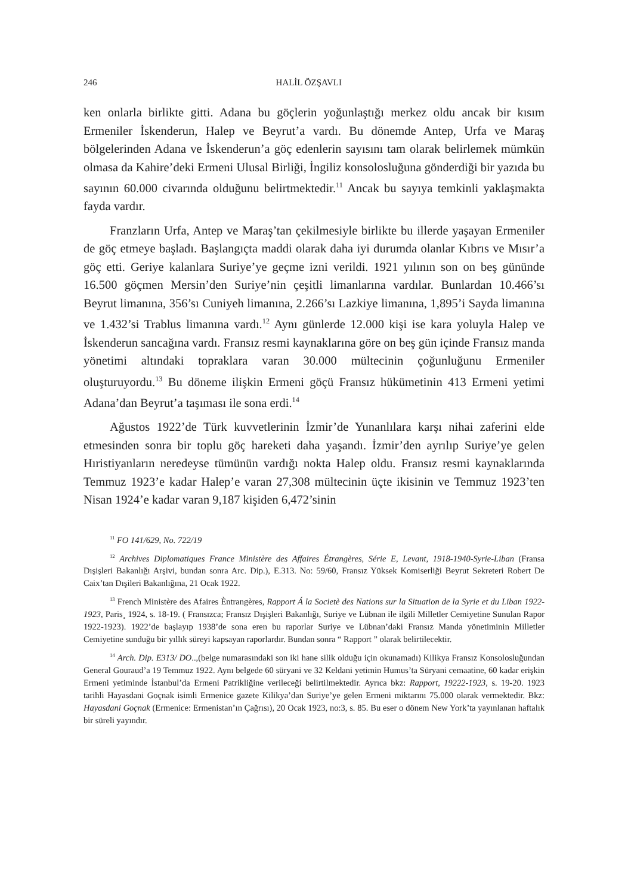246 HALİL ÖZŞAVLI
ken onlarla birlikte gitti. Adana bu göçlerin yoğunlaştığı merkez oldu ancak bir kısım Ermeniler İskenderun, Halep ve Beyrut’a vardı. Bu dönemde Antep, Urfa ve Maraş bölgelerinden Adana ve İskenderun’a göç edenlerin sayısını tam olarak belirlemek mümkün olmasa da Kahire’deki Ermeni Ulusal Birliği, İngiliz konsolosluğuna gönderdiği bir yazıda bu sayının 60.000 civarında olduğunu belirtmektedir.<sup>11</sup> Ancak bu sayıya temkinli yaklaşmakta fayda vardır.
Franzların Urfa, Antep ve Maraş’tan çekilmesiyle birlikte bu illerde yaşayan Ermeniler de göç etmeye başladı. Başlangıçta maddi olarak daha iyi durumda olanlar Kıbrıs ve Mısır’a göç etti. Geriye kalanlara Suriye’ye geçme izni verildi. 1921 yılının son on beş gününde 16.500 göçmen Mersin’den Suriye’nin çeşitli limanlarına vardılar. Bunlardan 10.466’sı Beyrut limanına, 356’sı Cuniyeh limanına, 2.266’sı Lazkiye limanına, 1,895’i Sayda limanına ve 1.432’si Trablus limanına vardı.<sup>12</sup> Aynı günlerde 12.000 kişi ise kara yoluyla Halep ve İskenderun sancağına vardı. Fransız resmi kaynaklarına göre on beş gün içinde Fransız manda yönetimi altındaki topraklara varan 30.000 mültecinin çoğunluğunu Ermeniler oluşturuyordu.<sup>13</sup> Bu döneme ilişkin Ermeni göçü Fransız hükümetinin 413 Ermeni yetimi Adana’dan Beyrut’a taşıması ile sona erdi.<sup>14</sup>
Ağustos 1922’de Türk kuvvetlerinin İzmir’de Yunanlılara karşı nihai zaferini elde etmesinden sonra bir toplu göç hareketi daha yaşandı. İzmir’den ayrılıp Suriye’ye gelen Hıristiyanların neredeyse tümünün vardığı nokta Halep oldu. Fransız resmi kaynaklarında Temmuz 1923’e kadar Halep’e varan 27,308 mültecinin üçte ikisinin ve Temmuz 1923’ten Nisan 1924’e kadar varan 9,187 kişiden 6,472’sinin
<sup>11</sup> FO 141/629, No. 722/19
<sup>12</sup> Archives Diplomatiques France Ministère des Affaires Étrangères, Série E, Levant, 1918-1940-Syrie-Liban (Fransa Dışişleri Bakanlığı Arşivi, bundan sonra Arc. Dip.), E.313. No: 59/60, Fransız Yüksek Komiserliği Beyrut Sekreteri Robert De Caix’tan Dışileri Bakanlığına, 21 Ocak 1922.
<sup>13</sup> French Ministère des Afaires Èntrangères, Rapport Á la Societè des Nations sur la Situation de la Syrie et du Liban 1922-1923, Paris¸ 1924, s. 18-19. ( Fransızca; Fransız Dışişleri Bakanlığı, Suriye ve Lübnan ile ilgili Milletler Cemiyetine Sunulan Rapor 1922-1923). 1922’de başlayıp 1938’de sona eren bu raporlar Suriye ve Lübnan’daki Fransız Manda yönetiminin Milletler Cemiyetine sunduğu bir yıllık süreyi kapsayan raporlardır. Bundan sonra “ Rapport ” olarak belirtilecektir.
<sup>14</sup> Arch. Dip. E313/ DO..,(belge numarasındaki son iki hane silik olduğu için okunamadı) Kilikya Fransız Konsolosluğundan General Gouraud’a 19 Temmuz 1922. Aynı belgede 60 süryani ve 32 Keldani yetimin Humus’ta Süryani cemaatine, 60 kadar erişkin Ermeni yetiminde İstanbul’da Ermeni Patrikliğine verileceği belirtilmektedir. Ayrıca bkz: Rapport, 19222-1923, s. 19-20. 1923 tarihli Hayasdani Goçnak isimli Ermenice gazete Kilikya’dan Suriye’ye gelen Ermeni miktarını 75.000 olarak vermektedir. Bkz: Hayasdani Goçnak (Ermenice: Ermenistan’ın Çağrısı), 20 Ocak 1923, no:3, s. 85. Bu eser o dönem New York’ta yayınlanan haftalık bir süreli yayındır.